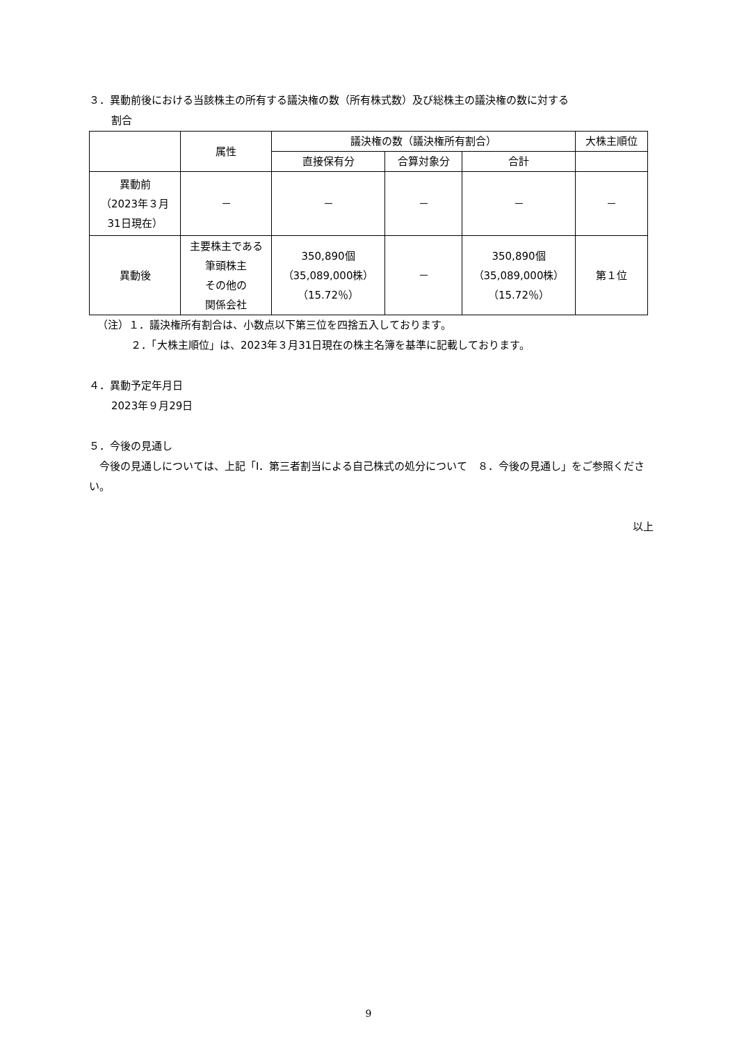３．異動前後における当該株主の所有する議決権の数（所有株式数）及び総株主の議決権の数に対する
割合
| | 属性 | 議決権の数（議決権所有割合） | | | 大株主順位 |
| --- | --- | --- | --- | --- | --- |
| | | 直接保有分 | 合算対象分 | 合計 | |
| 異動前 （2023年３月 31日現在） | － | － | － | － | － |
| 異動後 | 主要株主である 筆頭株主 その他の 関係会社 | 350,890個 （35,089,000株） （15.72％） | － | 350,890個 （35,089,000株） （15.72％） | 第１位 |
（注）１．議決権所有割合は、小数点以下第三位を四捨五入しております。
２．「大株主順位」は、2023年３月31日現在の株主名簿を基準に記載しております。
４．異動予定年月日
2023年９月29日
５．今後の見通し
　今後の見通しについては、上記「Ⅰ．第三者割当による自己株式の処分について　８．今後の見通し」をご参照ください。
以上
9